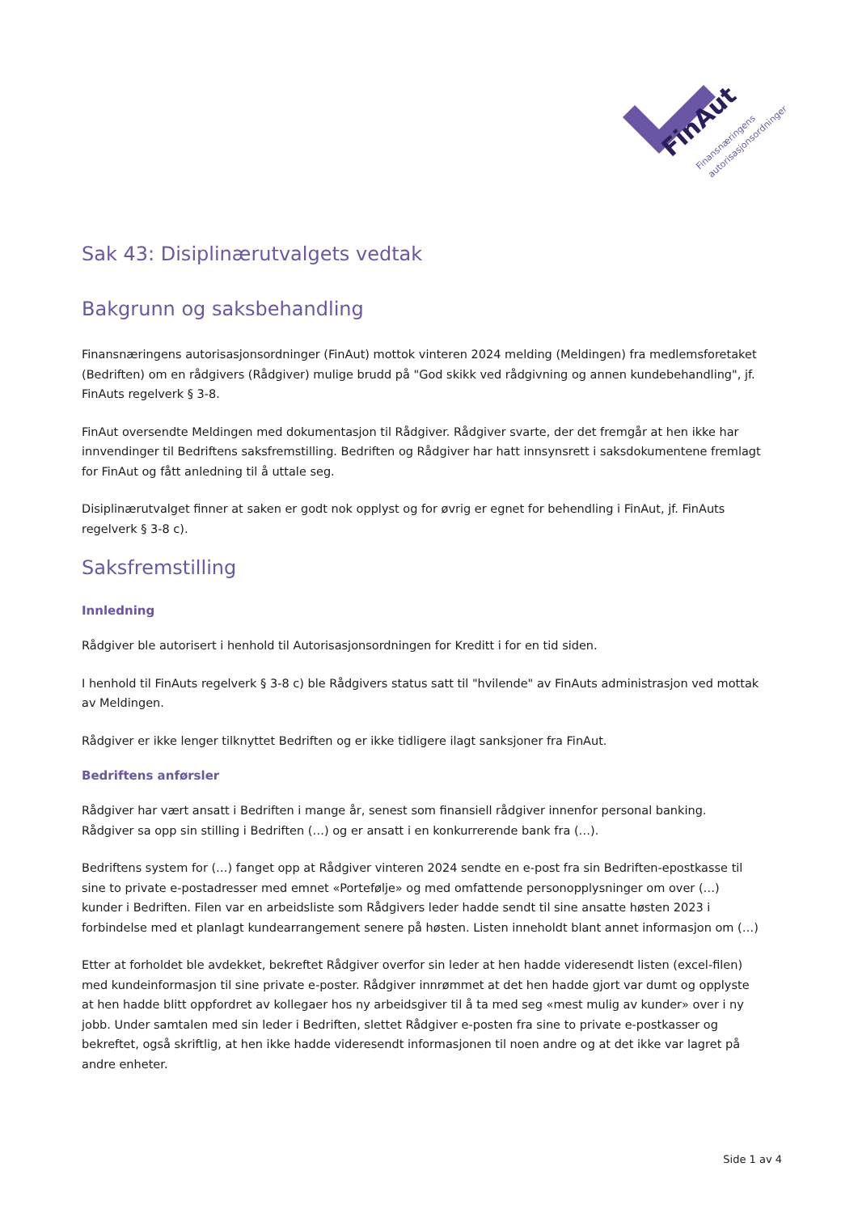FinAut
Finansnæringens
autorisasjonsordninger
Sak 43: Disiplinærutvalgets vedtak
Bakgrunn og saksbehandling
Finansnæringens autorisasjonsordninger (FinAut) mottok vinteren 2024 melding (Meldingen) fra medlemsforetaket (Bedriften) om en rådgivers (Rådgiver) mulige brudd på "God skikk ved rådgivning og annen kundebehandling", jf. FinAuts regelverk § 3-8.
FinAut oversendte Meldingen med dokumentasjon til Rådgiver. Rådgiver svarte, der det fremgår at hen ikke har innvendinger til Bedriftens saksfremstilling. Bedriften og Rådgiver har hatt innsynsrett i saksdokumentene fremlagt for FinAut og fått anledning til å uttale seg.
Disiplinærutvalget finner at saken er godt nok opplyst og for øvrig er egnet for behendling i FinAut, jf. FinAuts regelverk § 3-8 c).
Saksfremstilling
Innledning
Rådgiver ble autorisert i henhold til Autorisasjonsordningen for Kreditt i for en tid siden.
I henhold til FinAuts regelverk § 3-8 c) ble Rådgivers status satt til "hvilende" av FinAuts administrasjon ved mottak av Meldingen.
Rådgiver er ikke lenger tilknyttet Bedriften og er ikke tidligere ilagt sanksjoner fra FinAut.
Bedriftens anførsler
Rådgiver har vært ansatt i Bedriften i mange år, senest som finansiell rådgiver innenfor personal banking. Rådgiver sa opp sin stilling i Bedriften (…) og er ansatt i en konkurrerende bank fra (…).
Bedriftens system for (…) fanget opp at Rådgiver vinteren 2024 sendte en e-post fra sin Bedriften-epostkasse til sine to private e-postadresser med emnet «Portefølje» og med omfattende personopplysninger om over (…) kunder i Bedriften. Filen var en arbeidsliste som Rådgivers leder hadde sendt til sine ansatte høsten 2023 i forbindelse med et planlagt kundearrangement senere på høsten. Listen inneholdt blant annet informasjon om (…)
Etter at forholdet ble avdekket, bekreftet Rådgiver overfor sin leder at hen hadde videresendt listen (excel-filen) med kundeinformasjon til sine private e-poster. Rådgiver innrømmet at det hen hadde gjort var dumt og opplyste at hen hadde blitt oppfordret av kollegaer hos ny arbeidsgiver til å ta med seg «mest mulig av kunder» over i ny jobb. Under samtalen med sin leder i Bedriften, slettet Rådgiver e-posten fra sine to private e-postkasser og bekreftet, også skriftlig, at hen ikke hadde videresendt informasjonen til noen andre og at det ikke var lagret på andre enheter.
Side 1 av 4